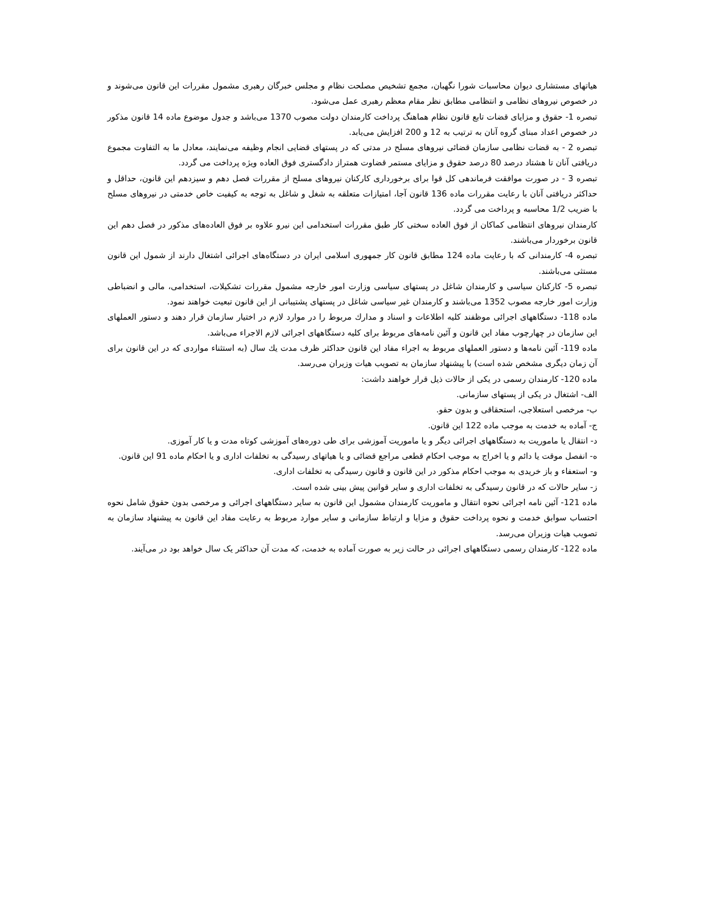هیاتهای مستشاری دیوان محاسبات شورا نگهبان، مجمع تشخیص مصلحت نظام و مجلس خبرگان رهبری مشمول مقررات این قانون می‌شوند و در خصوص نیروهای نظامی و انتظامی مطابق نظر مقام معظم رهبری عمل می‌شود.
تبصره 1- حقوق و مزایای قضات تابع قانون نظام هماهنگ پرداخت کارمندان دولت مصوب 1370 می‌باشد و جدول موضوع ماده 14 قانون مذکور در خصوص اعداد مبنای گروه آنان به ترتیب به 12 و 200 افزایش می‌یابد.
تبصره 2 - به قضات نظامی سازمان قضائی نیروهای مسلح در مدتی که در پستهای قضایی انجام وظیفه می‌نمایند، معادل ما به التفاوت مجموع دریافتی آنان تا هشتاد درصد 80 درصد حقوق و مزایای مستمر قضاوت همتراز دادگستری فوق العاده ویژه پرداخت می گردد.
تبصره 3 - در صورت موافقت فرماندهی کل قوا برای برخورداری کارکنان نیروهای مسلح از مقررات فصل دهم و سیزدهم این قانون، حداقل و حداکثر دریافتی آنان با رعایت مقررات ماده 136 قانون آجا، امتیازات متعلقه به شغل و شاغل به توجه به کیفیت خاص خدمتی در نیروهای مسلح با ضریب 1/2 محاسبه و پرداخت می گردد.
کارمندان نیروهای انتظامی کماکان از فوق العاده سختی کار طبق مقررات استخدامی این نیرو علاوه بر فوق العاده‌های مذکور در فصل دهم این قانون برخوردار می‌باشند.
تبصره 4- کارمندانی که با رعایت ماده 124 مطابق قانون کار جمهوری اسلامی ایران در دستگاه‌های اجرائی اشتغال دارند از شمول این قانون مستثی می‌باشند.
تبصره 5- کارکنان سیاسی و کارمندان شاغل در پستهای سیاسی وزارت امور خارجه مشمول مقررات تشکیلات، استخدامی، مالی و انضباطی وزارت امور خارجه مصوب 1352 می‌باشند و کارمندان غیر سیاسی شاغل در پستهای پشتیبانی از این قانون تبعیت خواهند نمود.
ماده 118- دستگاههای اجرائی موظفند کلیه اطلاعات و اسناد و مدارك مربوط را در موارد لازم در اختیار سازمان قرار دهند و دستور العملهای این سازمان در چهارچوب مفاد این قانون و آئین نامه‌های مربوط برای کلیه دستگاههای اجرائی لازم الاجراء می‌باشد.
ماده 119- آئین نامه‌ها و دستور العملهای مربوط به اجراء مفاد این قانون حداکثر ظرف مدت یك سال (به استثناء مواردی که در این قانون برای آن زمان دیگری مشخص شده است) با پیشنهاد سازمان به تصویب هیات وزیران می‌رسد.
ماده 120- کارمندان رسمی در یکی از حالات ذیل قرار خواهند داشت:
الف- اشتغال در یکی از پستهای سازمانی.
ب- مرخصی استعلاجی، استحقاقی و بدون حقو.
ج- آماده به خدمت به موجب ماده 122 این قانون.
د- انتقال یا ماموریت به دستگاههای اجرائی دیگر و یا ماموریت آموزشی برای طی دوره‌های آموزشی کوتاه مدت و یا کار آموزی.
ه- انفصل موقت یا دائم و یا اخراج به موجب احکام قطعی مراجع قضائی و یا هیاتهای رسیدگی به تخلفات اداری و یا احکام ماده 91 این قانون.
و- استعفاء و باز خریدی به موجب احکام مذکور در این قانون و قانون رسیدگی به تخلفات اداری.
ز- سایر حالات که در قانون رسیدگی به تخلفات اداری و سایر قوانین پیش بینی شده است.
ماده 121- آئین نامه اجرائی نحوه انتقال و ماموریت کارمندان مشمول این قانون به سایر دستگاههای اجرائی و مرخصی بدون حقوق شامل نحوه احتساب سوابق خدمت و نحوه پرداخت حقوق و مزایا و ارتباط سازمانی و سایر موارد مربوط به رعایت مفاد این قانون به پیشنهاد سازمان به تصویب هیات وزیران می‌رسد.
ماده 122- کارمندان رسمی دستگاههای اجرائی در حالت زیر به صورت آماده به خدمت، که مدت آن حداکثر یک سال خواهد بود در می‌آیند.